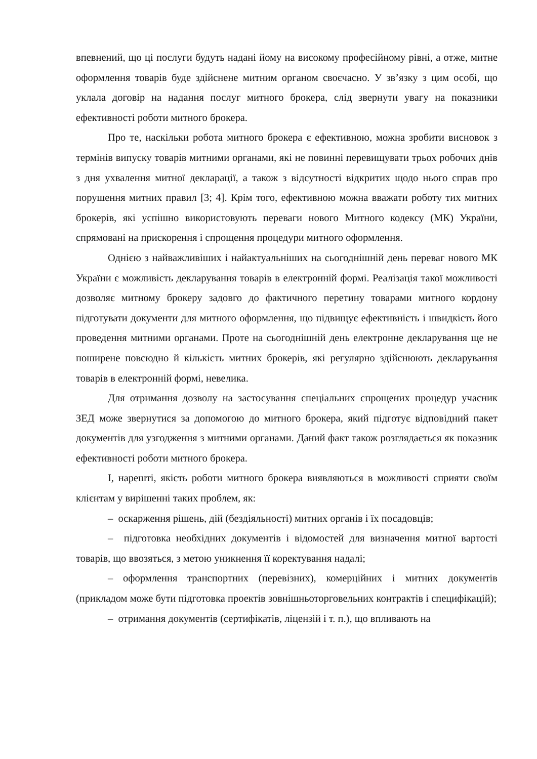впевнений, що ці послуги будуть надані йому на високому професійному рівні, а отже, митне оформлення товарів буде здійснене митним органом своєчасно. У зв’язку з цим особі, що уклала договір на надання послуг митного брокера, слід звернути увагу на показники ефективності роботи митного брокера.
Про те, наскільки робота митного брокера є ефективною, можна зробити висновок з термінів випуску товарів митними органами, які не повинні перевищувати трьох робочих днів з дня ухвалення митної декларації, а також з відсутності відкритих щодо нього справ про порушення митних правил [3; 4]. Крім того, ефективною можна вважати роботу тих митних брокерів, які успішно використовують переваги нового Митного кодексу (МК) України, спрямовані на прискорення і спрощення процедури митного оформлення.
Однією з найважливіших і найактуальніших на сьогоднішній день переваг нового МК України є можливість декларування товарів в електронній формі. Реалізація такої можливості дозволяє митному брокеру задовго до фактичного перетину товарами митного кордону підготувати документи для митного оформлення, що підвищує ефективність і швидкість його проведення митними органами. Проте на сьогоднішній день електронне декларування ще не поширене повсюдно й кількість митних брокерів, які регулярно здійснюють декларування товарів в електронній формі, невелика.
Для отримання дозволу на застосування спеціальних спрощених процедур учасник ЗЕД може звернутися за допомогою до митного брокера, який підготує відповідний пакет документів для узгодження з митними органами. Даний факт також розглядається як показник ефективності роботи митного брокера.
І, нарешті, якість роботи митного брокера виявляються в можливості сприяти своїм клієнтам у вирішенні таких проблем, як:
– оскарження рішень, дій (бездіяльності) митних органів і їх посадовців;
– підготовка необхідних документів і відомостей для визначення митної вартості товарів, що ввозяться, з метою уникнення її коректування надалі;
– оформлення транспортних (перевізних), комерційних і митних документів (прикладом може бути підготовка проектів зовнішньоторговельних контрактів і специфікацій);
– отримання документів (сертифікатів, ліцензій і т. п.), що впливають на